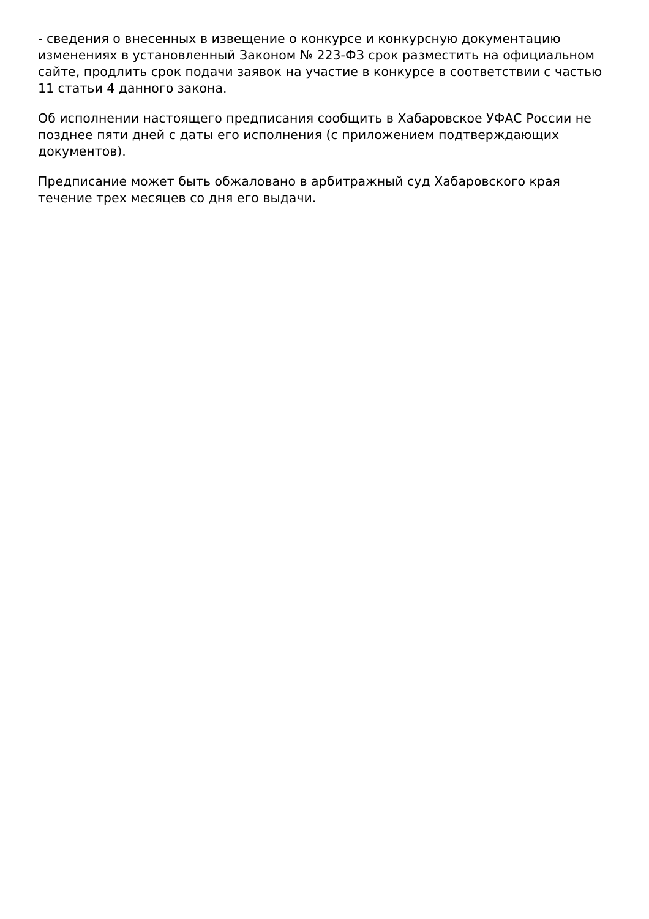- сведения о внесенных в извещение о конкурсе и конкурсную документацию изменениях в установленный Законом № 223-ФЗ срок разместить на официальном сайте, продлить срок подачи заявок на участие в конкурсе в соответствии с частью 11 статьи 4 данного закона.
Об исполнении настоящего предписания сообщить в Хабаровское УФАС России не позднее пяти дней с даты его исполнения (с приложением подтверждающих документов).
Предписание может быть обжаловано в арбитражный суд Хабаровского края течение трех месяцев со дня его выдачи.